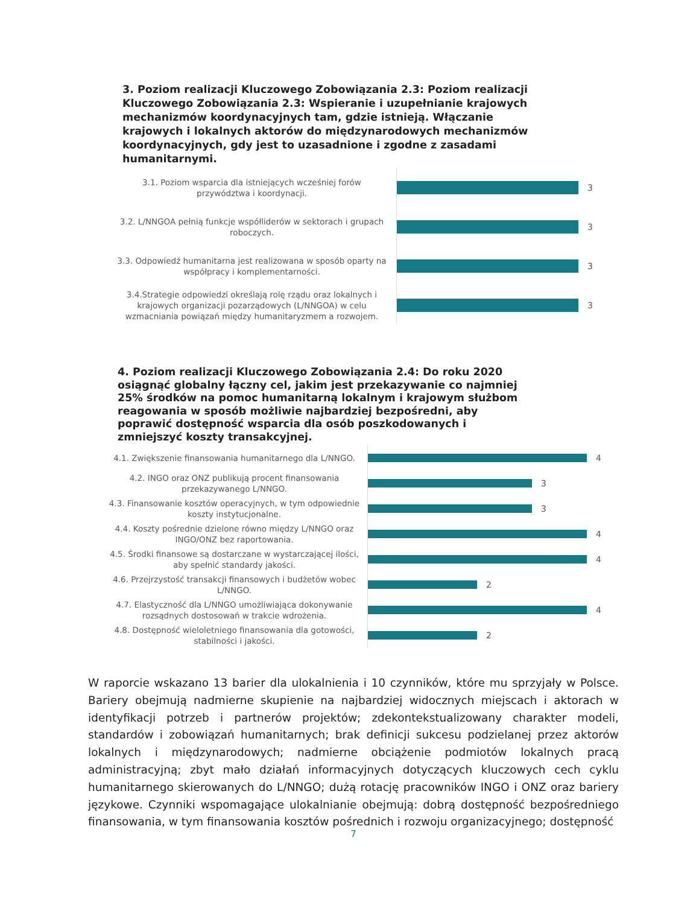3. Poziom realizacji Kluczowego Zobowiązania 2.3: Poziom realizacji Kluczowego Zobowiązania 2.3: Wspieranie i uzupełnianie krajowych mechanizmów koordynacyjnych tam, gdzie istnieją. Włączanie krajowych i lokalnych aktorów do międzynarodowych mechanizmów koordynacyjnych, gdy jest to uzasadnione i zgodne z zasadami humanitarnymi.
3.1. Poziom wsparcia dla istniejących wcześniej forów przywództwa i koordynacji.
3
3.2. L/NNGOA pełnią funkcje współliderów w sektorach i grupach roboczych.
3
3.3. Odpowiedź humanitarna jest realizowana w sposób oparty na współpracy i komplementarności.
3
3.4.Strategie odpowiedzi określają rolę rządu oraz lokalnych i krajowych organizacji pozarządowych (L/NNGOA) w celu wzmacniania powiązań między humanitaryzmem a rozwojem.
3
4. Poziom realizacji Kluczowego Zobowiązania 2.4: Do roku 2020 osiągnąć globalny łączny cel, jakim jest przekazywanie co najmniej 25% środków na pomoc humanitarną lokalnym i krajowym służbom reagowania w sposób możliwie najbardziej bezpośredni, aby poprawić dostępność wsparcia dla osób poszkodowanych i zmniejszyć koszty transakcyjnej.
4.1. Zwiększenie finansowania humanitarnego dla L/NNGO.
4
4.2. INGO oraz ONZ publikują procent finansowania przekazywanego L/NNGO.
3
4.3. Finansowanie kosztów operacyjnych, w tym odpowiednie koszty instytucjonalne.
3
4.4. Koszty pośrednie dzielone równo między L/NNGO oraz INGO/ONZ bez raportowania.
4
4.5. Środki finansowe są dostarczane w wystarczającej ilości, aby spełnić standardy jakości.
4
4.6. Przejrzystość transakcji finansowych i budżetów wobec L/NNGO.
2
4.7. Elastyczność dla L/NNGO umożliwiająca dokonywanie rozsądnych dostosowań w trakcie wdrożenia.
4
4.8. Dostępność wieloletniego finansowania dla gotowości, stabilności i jakości.
2
W raporcie wskazano 13 barier dla ulokalnienia i 10 czynników, które mu sprzyjały w Polsce. Bariery obejmują nadmierne skupienie na najbardziej widocznych miejscach i aktorach w identyfikacji potrzeb i partnerów projektów; zdekontekstualizowany charakter modeli, standardów i zobowiązań humanitarnych; brak definicji sukcesu podzielanej przez aktorów lokalnych i międzynarodowych; nadmierne obciążenie podmiotów lokalnych pracą administracyjną; zbyt mało działań informacyjnych dotyczących kluczowych cech cyklu humanitarnego skierowanych do L/NNGO; dużą rotację pracowników INGO i ONZ oraz bariery językowe. Czynniki wspomagające ulokalnianie obejmują: dobrą dostępność bezpośredniego finansowania, w tym finansowania kosztów pośrednich i rozwoju organizacyjnego; dostępność
7